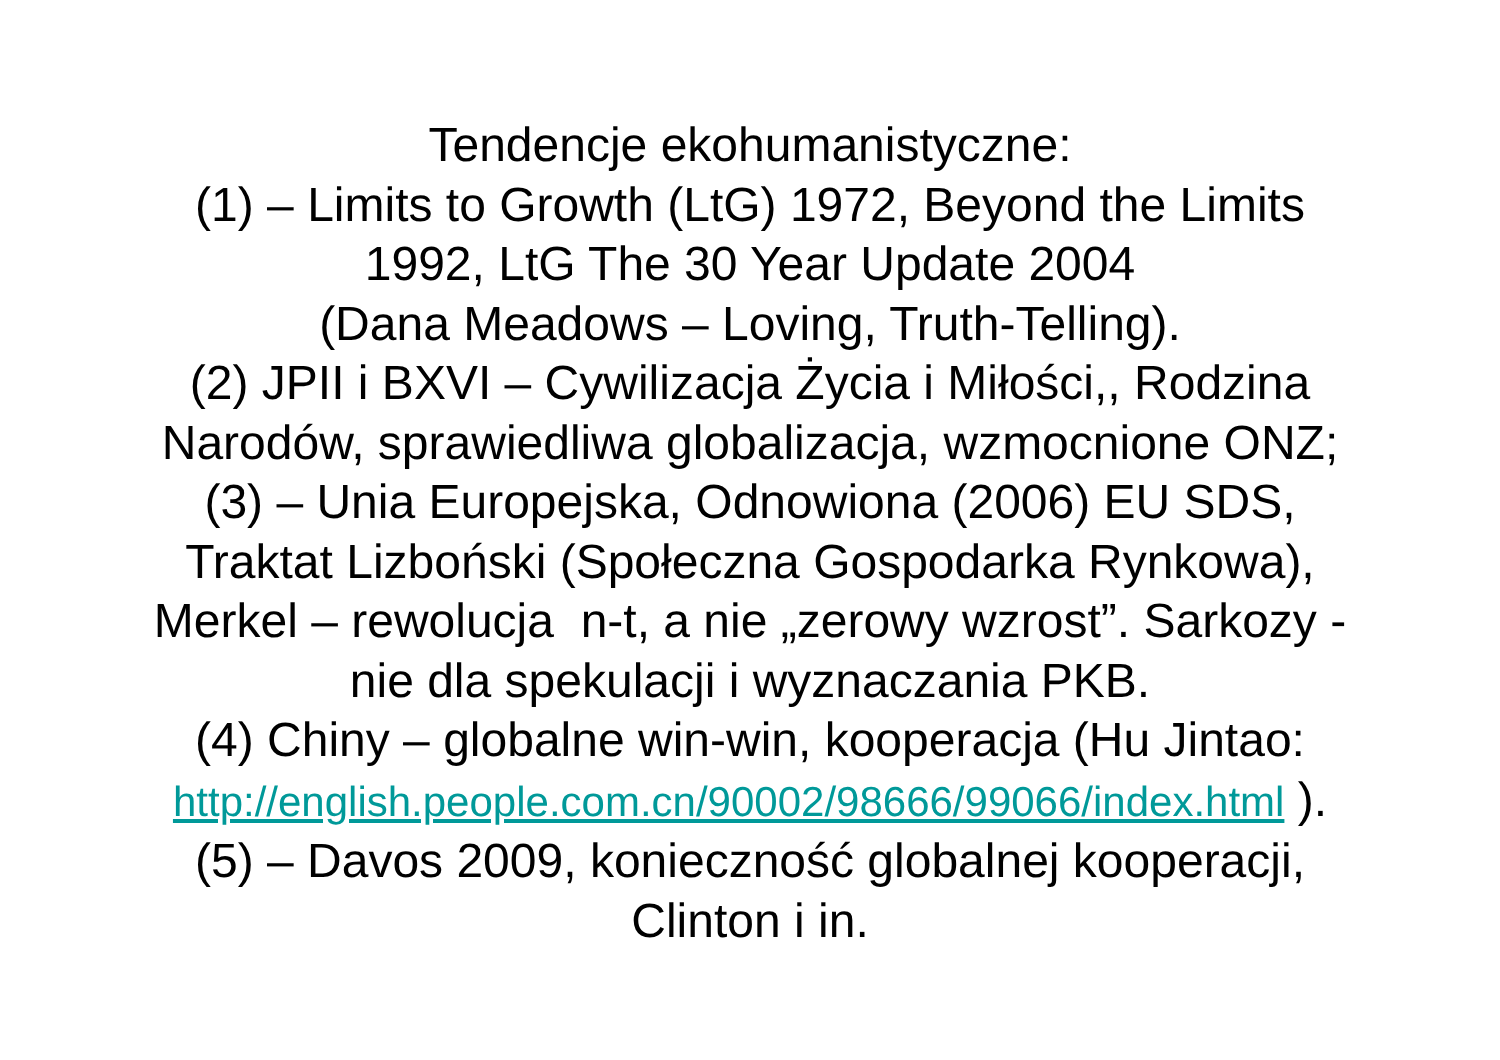Tendencje ekohumanistyczne:
(1) – Limits to Growth (LtG) 1972, Beyond the Limits
1992, LtG The 30 Year Update 2004
(Dana Meadows – Loving, Truth-Telling).
(2) JPII i BXVI – Cywilizacja Życia i Miłości,, Rodzina
Narodów, sprawiedliwa globalizacja, wzmocnione ONZ;
(3) – Unia Europejska, Odnowiona (2006) EU SDS,
Traktat Lizboński (Społeczna Gospodarka Rynkowa),
Merkel – rewolucja n-t, a nie „zerowy wzrost”. Sarkozy -
nie dla spekulacji i wyznaczania PKB.
(4) Chiny – globalne win-win, kooperacja (Hu Jintao:
http://english.people.com.cn/90002/98666/99066/index.html ).
(5) – Davos 2009, konieczność globalnej kooperacji,
Clinton i in.